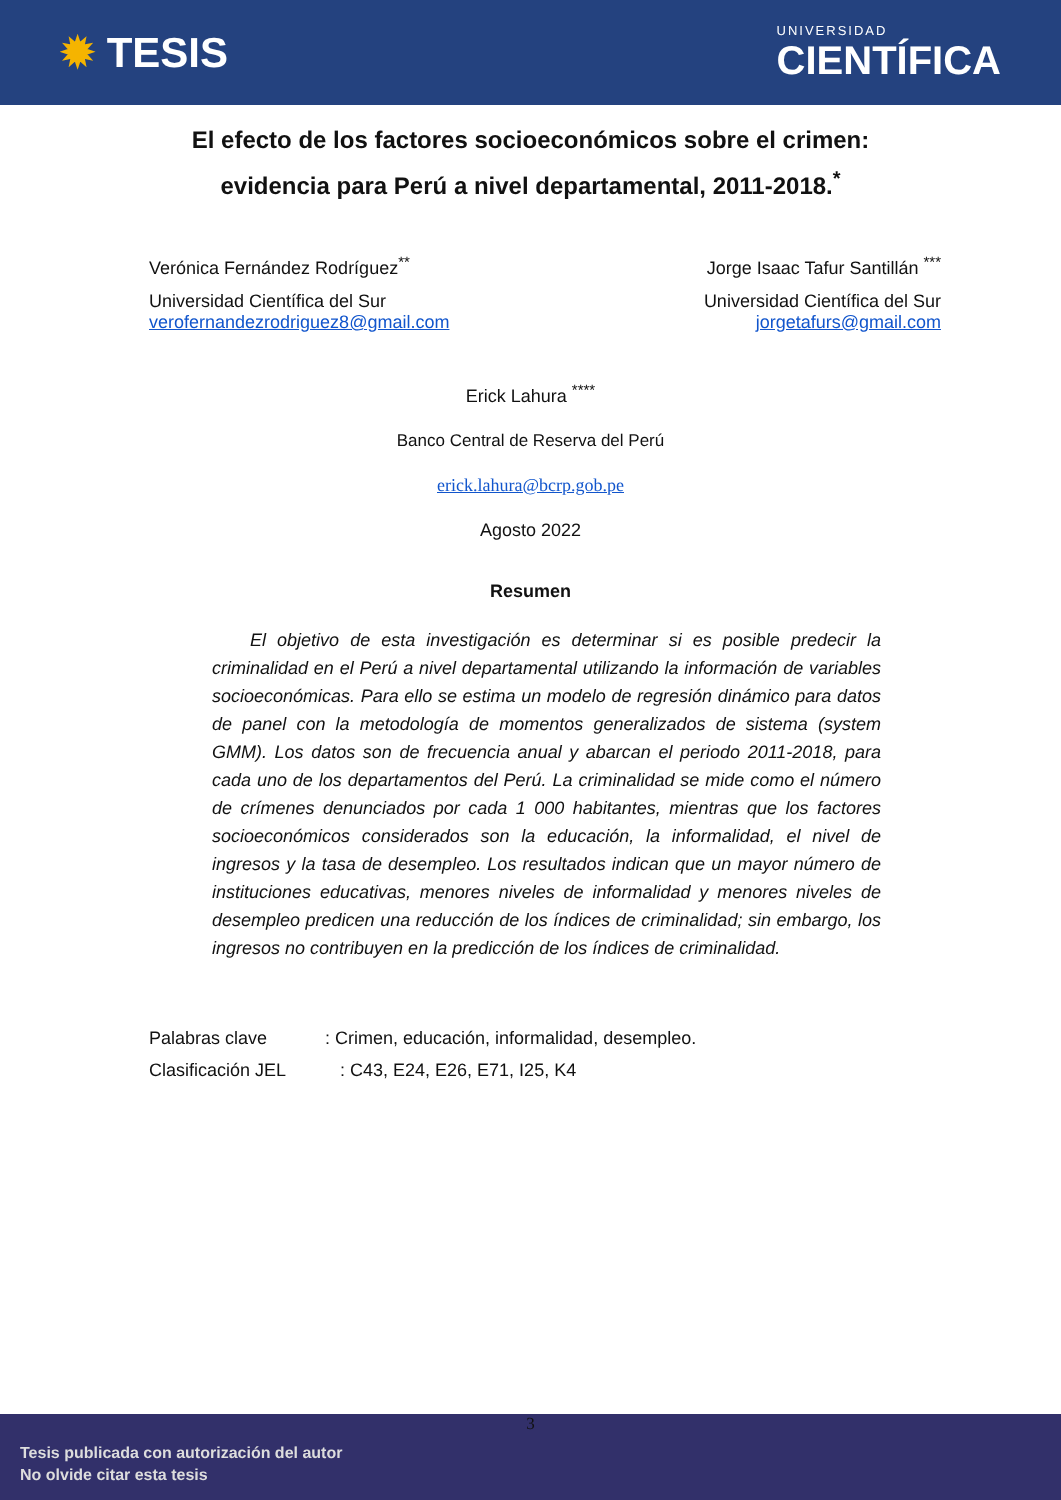✹ TESIS
UNIVERSIDAD
CIENTÍFICA
El efecto de los factores socioeconómicos sobre el crimen:
evidencia para Perú a nivel departamental, 2011-2018.<sup>*</sup>
Verónica Fernández Rodríguez<sup>**</sup>
Universidad Científica del Sur
verofernandezrodriguez8@gmail.com
Jorge Isaac Tafur Santillán <sup>***</sup>
Universidad Científica del Sur
jorgetafurs@gmail.com
Erick Lahura <sup>****</sup>
Banco Central de Reserva del Perú
erick.lahura@bcrp.gob.pe
Agosto 2022
Resumen
El objetivo de esta investigación es determinar si es posible predecir la criminalidad en el Perú a nivel departamental utilizando la información de variables socioeconómicas. Para ello se estima un modelo de regresión dinámico para datos de panel con la metodología de momentos generalizados de sistema (system GMM). Los datos son de frecuencia anual y abarcan el periodo 2011-2018, para cada uno de los departamentos del Perú. La criminalidad se mide como el número de crímenes denunciados por cada 1 000 habitantes, mientras que los factores socioeconómicos considerados son la educación, la informalidad, el nivel de ingresos y la tasa de desempleo. Los resultados indican que un mayor número de instituciones educativas, menores niveles de informalidad y menores niveles de desempleo predicen una reducción de los índices de criminalidad; sin embargo, los ingresos no contribuyen en la predicción de los índices de criminalidad.
Palabras clave: Crimen, educación, informalidad, desempleo.
Clasificación JEL : C43, E24, E26, E71, I25, K4
3
Tesis publicada con autorización del autor
No olvide citar esta tesis